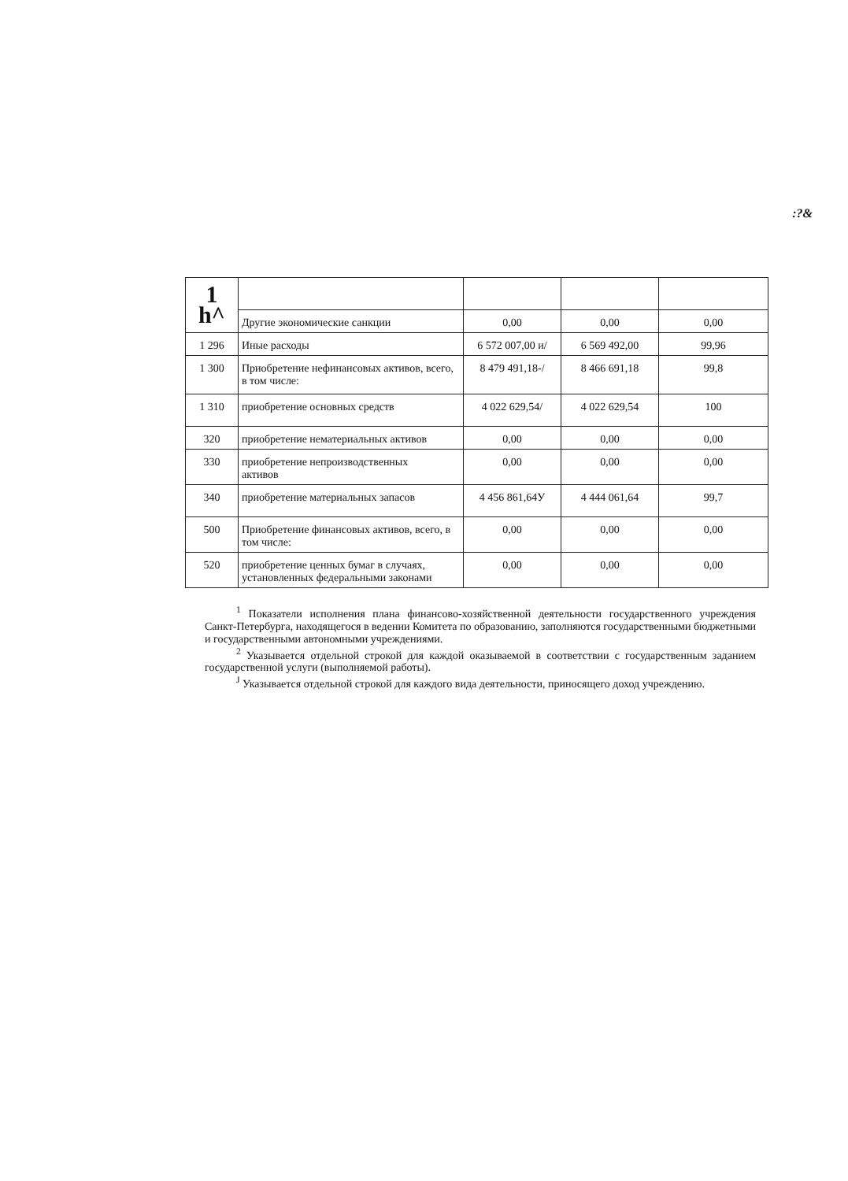:?&
| 1 h^ | | | | |
| | Другие экономические санкции | 0,00 | 0,00 | 0,00 |
| 1 296 | Иные расходы | 6 572 007,00 и/ | 6 569 492,00 | 99,96 |
| 1 300 | Приобретение нефинансовых активов, всего, в том числе: | 8 479 491,18-/ | 8 466 691,18 | 99,8 |
| 1 310 | приобретение основных средств | 4 022 629,54/ | 4 022 629,54 | 100 |
| 320 | приобретение нематериальных активов | 0,00 | 0,00 | 0,00 |
| 330 | приобретение непроизводственных активов | 0,00 | 0,00 | 0,00 |
| 340 | приобретение материальных запасов | 4 456 861,64У | 4 444 061,64 | 99,7 |
| 500 | Приобретение финансовых активов, всего, в том числе: | 0,00 | 0,00 | 0,00 |
| 520 | приобретение ценных бумаг в случаях, установленных федеральными законами | 0,00 | 0,00 | 0,00 |
<sup>1</sup> Показатели исполнения плана финансово-хозяйственной деятельности государственного учреждения Санкт-Петербурга, находящегося в ведении Комитета по образованию, заполняются государственными бюджетными и государственными автономными учреждениями.
<sup>2</sup> Указывается отдельной строкой для каждой оказываемой в соответствии с государственным заданием государственной услуги (выполняемой работы).
<sup>J</sup> Указывается отдельной строкой для каждого вида деятельности, приносящего доход учреждению.